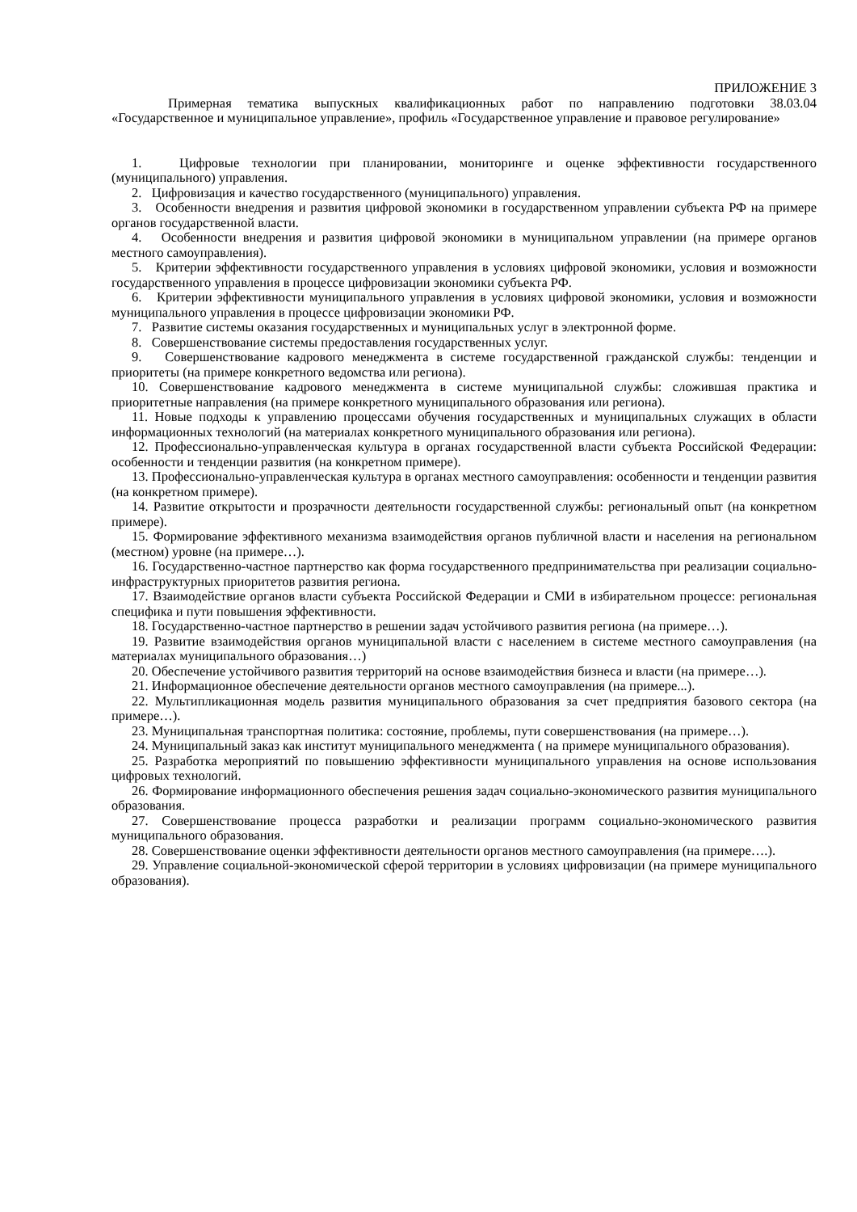ПРИЛОЖЕНИЕ 3
Примерная тематика выпускных квалификационных работ по направлению подготовки 38.03.04 «Государственное и муниципальное управление», профиль «Государственное управление и правовое регулирование»
1. Цифровые технологии при планировании, мониторинге и оценке эффективности государственного (муниципального) управления.
2. Цифровизация и качество государственного (муниципального) управления.
3. Особенности внедрения и развития цифровой экономики в государственном управлении субъекта РФ на примере органов государственной власти.
4. Особенности внедрения и развития цифровой экономики в муниципальном управлении (на примере органов местного самоуправления).
5. Критерии эффективности государственного управления в условиях цифровой экономики, условия и возможности государственного управления в процессе цифровизации экономики субъекта РФ.
6. Критерии эффективности муниципального управления в условиях цифровой экономики, условия и возможности муниципального управления в процессе цифровизации экономики РФ.
7. Развитие системы оказания государственных и муниципальных услуг в электронной форме.
8. Совершенствование системы предоставления государственных услуг.
9. Совершенствование кадрового менеджмента в системе государственной гражданской службы: тенденции и приоритеты (на примере конкретного ведомства или региона).
10. Совершенствование кадрового менеджмента в системе муниципальной службы: сложившая практика и приоритетные направления (на примере конкретного муниципального образования или региона).
11. Новые подходы к управлению процессами обучения государственных и муниципальных служащих в области информационных технологий (на материалах конкретного муниципального образования или региона).
12. Профессионально-управленческая культура в органах государственной власти субъекта Российской Федерации: особенности и тенденции развития (на конкретном примере).
13. Профессионально-управленческая культура в органах местного самоуправления: особенности и тенденции развития (на конкретном примере).
14. Развитие открытости и прозрачности деятельности государственной службы: региональный опыт (на конкретном примере).
15. Формирование эффективного механизма взаимодействия органов публичной власти и населения на региональном (местном) уровне (на примере…).
16. Государственно-частное партнерство как форма государственного предпринимательства при реализации социально-инфраструктурных приоритетов развития региона.
17. Взаимодействие органов власти субъекта Российской Федерации и СМИ в избирательном процессе: региональная специфика и пути повышения эффективности.
18. Государственно-частное партнерство в решении задач устойчивого развития региона (на примере…).
19. Развитие взаимодействия органов муниципальной власти с населением в системе местного самоуправления (на материалах муниципального образования…)
20. Обеспечение устойчивого развития территорий на основе взаимодействия бизнеса и власти (на примере…).
21. Информационное обеспечение деятельности органов местного самоуправления (на примере...).
22. Мультипликационная модель развития муниципального образования за счет предприятия базового сектора (на примере…).
23. Муниципальная транспортная политика: состояние, проблемы, пути совершенствования (на примере…).
24. Муниципальный заказ как институт муниципального менеджмента ( на примере муниципального образования).
25. Разработка мероприятий по повышению эффективности муниципального управления на основе использования цифровых технологий.
26. Формирование информационного обеспечения решения задач социально-экономического развития муниципального образования.
27. Совершенствование процесса разработки и реализации программ социально-экономического развития муниципального образования.
28. Совершенствование оценки эффективности деятельности органов местного самоуправления (на примере….).
29. Управление социальной-экономической сферой территории в условиях цифровизации (на примере муниципального образования).